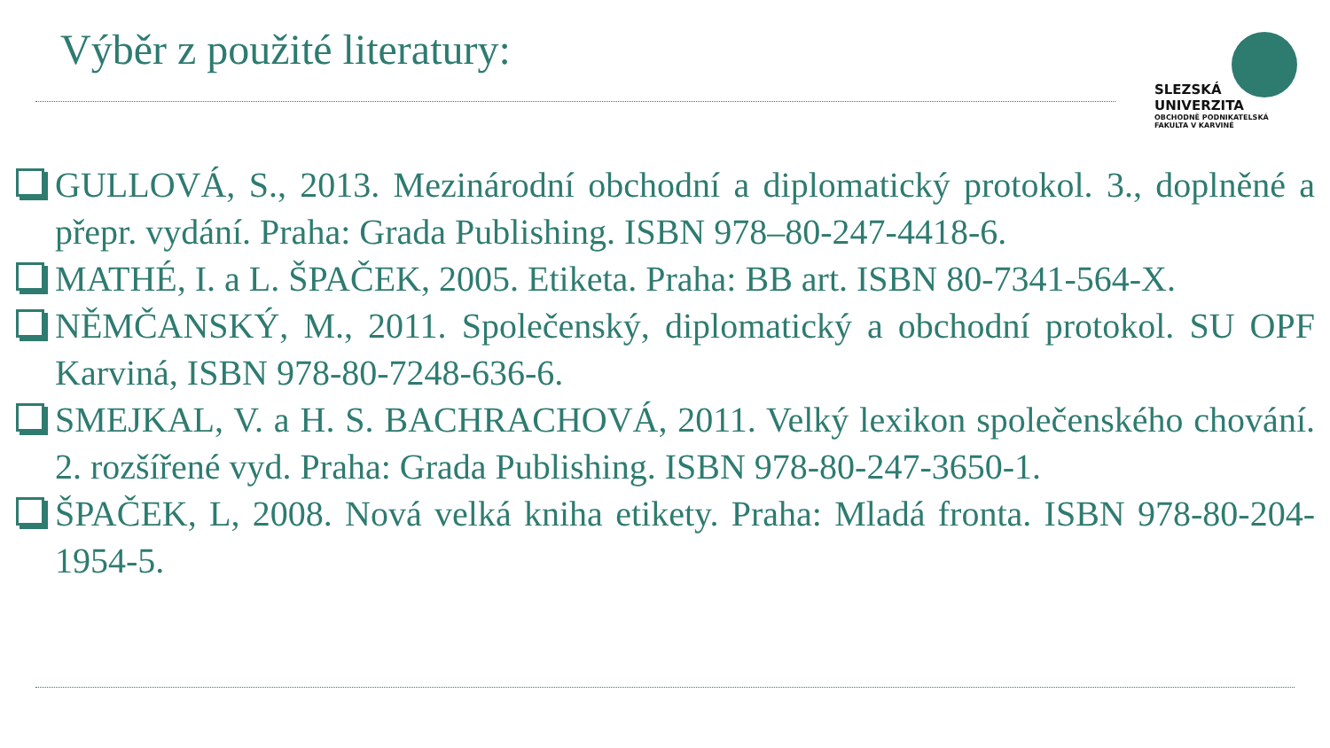Výběr z použité literatury:
SLEZSKÁ
UNIVERZITA
OBCHODNĚ PODNIKATELSKÁ
FAKULTA V KARVINÉ
GULLOVÁ, S., 2013. Mezinárodní obchodní a diplomatický protokol. 3., doplněné a přepr. vydání. Praha: Grada Publishing. ISBN 978–80-247-4418-6.
MATHÉ, I. a L. ŠPAČEK, 2005. Etiketa. Praha: BB art. ISBN 80-7341-564-X.
NĚMČANSKÝ, M., 2011. Společenský, diplomatický a obchodní protokol. SU OPF Karviná, ISBN 978-80-7248-636-6.
SMEJKAL, V. a H. S. BACHRACHOVÁ, 2011. Velký lexikon společenského chování. 2. rozšířené vyd. Praha: Grada Publishing. ISBN 978-80-247-3650-1.
ŠPAČEK, L, 2008. Nová velká kniha etikety. Praha: Mladá fronta. ISBN 978-80-204-1954-5.